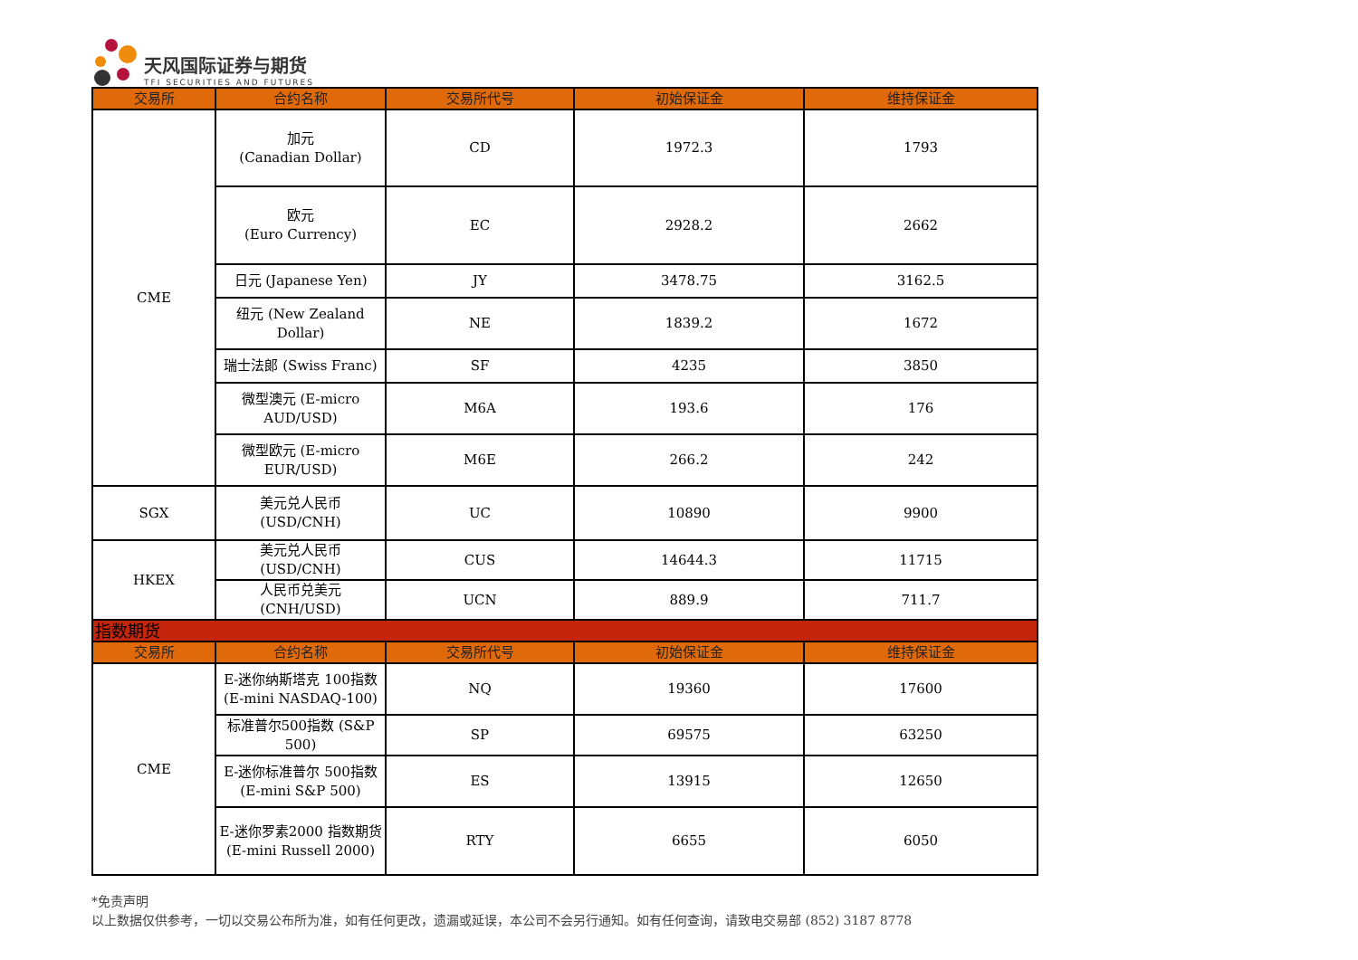天风国际证券与期货
TFI SECURITIES AND FUTURES
| 交易所 | 合约名称 | 交易所代号 | 初始保证金 | 维持保证金 |
| --- | --- | --- | --- | --- |
| CME | 加元 (Canadian Dollar) | CD | 1972.3 | 1793 |
| | 欧元 (Euro Currency) | EC | 2928.2 | 2662 |
| | 日元 (Japanese Yen) | JY | 3478.75 | 3162.5 |
| | 纽元 (New Zealand Dollar) | NE | 1839.2 | 1672 |
| | 瑞士法郎 (Swiss Franc) | SF | 4235 | 3850 |
| | 微型澳元 (E-micro AUD/USD) | M6A | 193.6 | 176 |
| | 微型欧元 (E-micro EUR/USD) | M6E | 266.2 | 242 |
| SGX | 美元兑人民币 (USD/CNH) | UC | 10890 | 9900 |
| HKEX | 美元兑人民币 (USD/CNH) | CUS | 14644.3 | 11715 |
| | 人民币兑美元 (CNH/USD) | UCN | 889.9 | 711.7 |
| 指数期货 | | | | |
| 交易所 | 合约名称 | 交易所代号 | 初始保证金 | 维持保证金 |
| CME | E-迷你纳斯塔克 100指数 (E-mini NASDAQ-100) | NQ | 19360 | 17600 |
| | 标准普尔500指数 (S&P 500) | SP | 69575 | 63250 |
| | E-迷你标准普尔 500指数 (E-mini S&P 500) | ES | 13915 | 12650 |
| | E-迷你罗素2000 指数期货 (E-mini Russell 2000) | RTY | 6655 | 6050 |
*免责声明
以上数据仅供参考，一切以交易公布所为准，如有任何更改，遗漏或延误，本公司不会另行通知。如有任何查询，请致电交易部 (852) 3187 8778